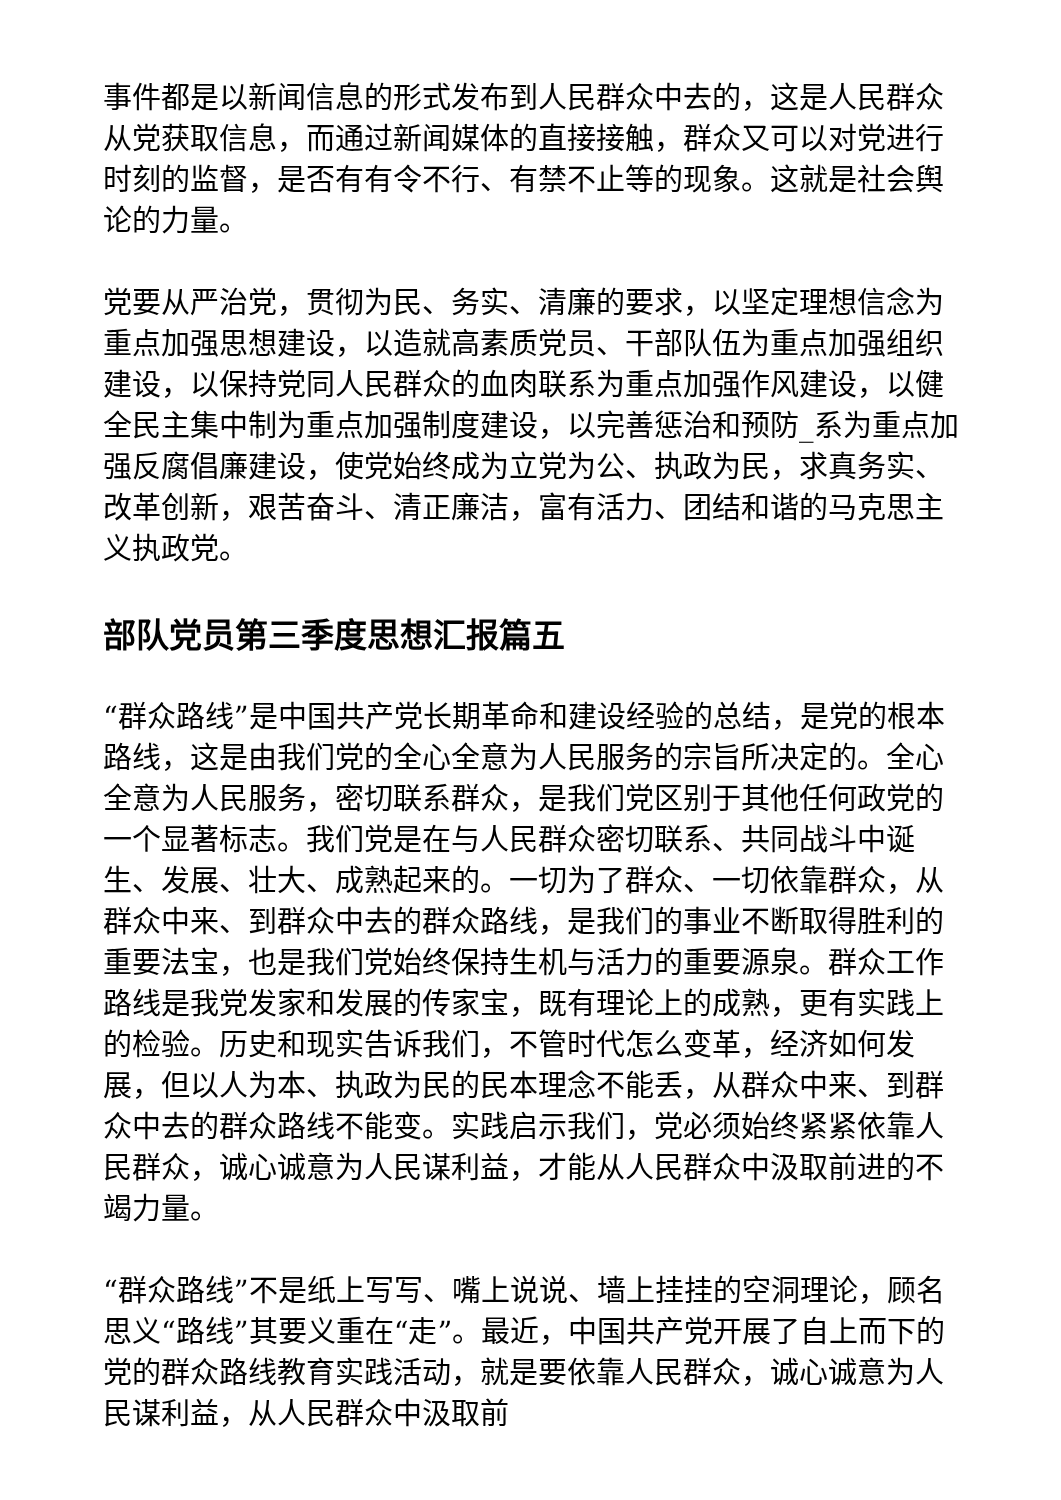事件都是以新闻信息的形式发布到人民群众中去的，这是人民群众从党获取信息，而通过新闻媒体的直接接触，群众又可以对党进行时刻的监督，是否有有令不行、有禁不止等的现象。这就是社会舆论的力量。
党要从严治党，贯彻为民、务实、清廉的要求，以坚定理想信念为重点加强思想建设，以造就高素质党员、干部队伍为重点加强组织建设，以保持党同人民群众的血肉联系为重点加强作风建设，以健全民主集中制为重点加强制度建设，以完善惩治和预防_系为重点加强反腐倡廉建设，使党始终成为立党为公、执政为民，求真务实、改革创新，艰苦奋斗、清正廉洁，富有活力、团结和谐的马克思主义执政党。
部队党员第三季度思想汇报篇五
“群众路线”是中国共产党长期革命和建设经验的总结，是党的根本路线，这是由我们党的全心全意为人民服务的宗旨所决定的。全心全意为人民服务，密切联系群众，是我们党区别于其他任何政党的一个显著标志。我们党是在与人民群众密切联系、共同战斗中诞生、发展、壮大、成熟起来的。一切为了群众、一切依靠群众，从群众中来、到群众中去的群众路线，是我们的事业不断取得胜利的重要法宝，也是我们党始终保持生机与活力的重要源泉。群众工作路线是我党发家和发展的传家宝，既有理论上的成熟，更有实践上的检验。历史和现实告诉我们，不管时代怎么变革，经济如何发展，但以人为本、执政为民的民本理念不能丢，从群众中来、到群众中去的群众路线不能变。实践启示我们，党必须始终紧紧依靠人民群众，诚心诚意为人民谋利益，才能从人民群众中汲取前进的不竭力量。
“群众路线”不是纸上写写、嘴上说说、墙上挂挂的空洞理论，顾名思义“路线”其要义重在“走”。最近，中国共产党开展了自上而下的党的群众路线教育实践活动，就是要依靠人民群众，诚心诚意为人民谋利益，从人民群众中汲取前